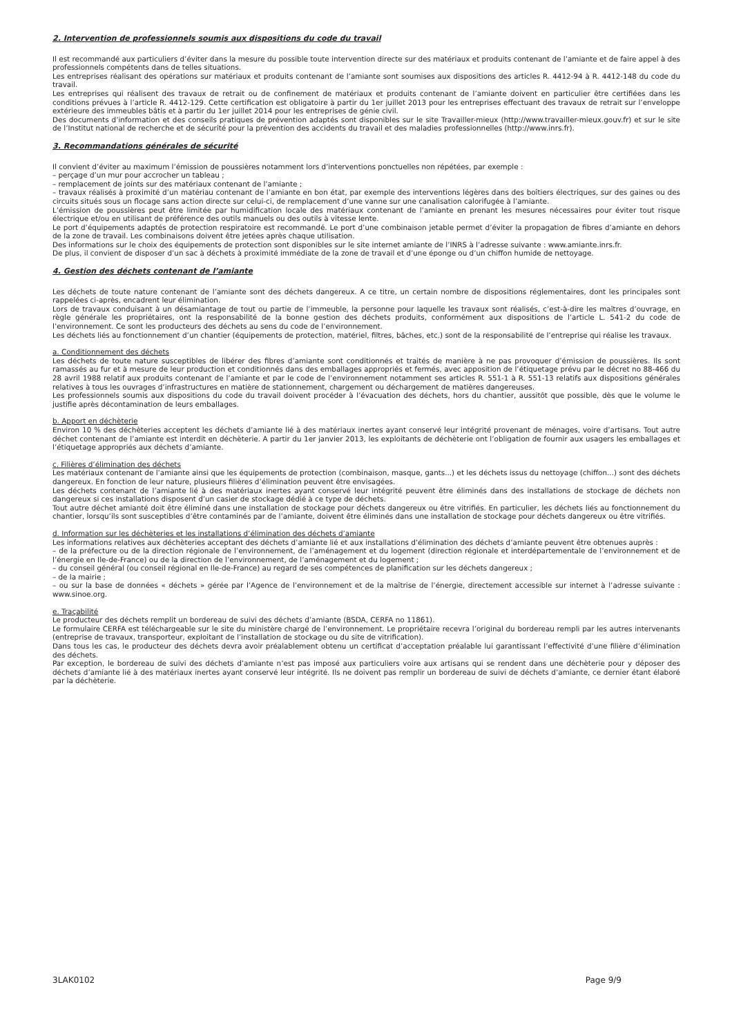2. Intervention de professionnels soumis aux dispositions du code du travail
Il est recommandé aux particuliers d’éviter dans la mesure du possible toute intervention directe sur des matériaux et produits contenant de l’amiante et de faire appel à des professionnels compétents dans de telles situations.
Les entreprises réalisant des opérations sur matériaux et produits contenant de l’amiante sont soumises aux dispositions des articles R. 4412-94 à R. 4412-148 du code du travail.
Les entreprises qui réalisent des travaux de retrait ou de confinement de matériaux et produits contenant de l’amiante doivent en particulier être certifiées dans les conditions prévues à l’article R. 4412-129. Cette certification est obligatoire à partir du 1er juillet 2013 pour les entreprises effectuant des travaux de retrait sur l’enveloppe extérieure des immeubles bâtis et à partir du 1er juillet 2014 pour les entreprises de génie civil.
Des documents d’information et des conseils pratiques de prévention adaptés sont disponibles sur le site Travailler-mieux (http://www.travailler-mieux.gouv.fr) et sur le site de l’Institut national de recherche et de sécurité pour la prévention des accidents du travail et des maladies professionnelles (http://www.inrs.fr).
3. Recommandations générales de sécurité
Il convient d’éviter au maximum l’émission de poussières notamment lors d’interventions ponctuelles non répétées, par exemple :
– perçage d’un mur pour accrocher un tableau ;
– remplacement de joints sur des matériaux contenant de l’amiante ;
– travaux réalisés à proximité d’un matériau contenant de l’amiante en bon état, par exemple des interventions légères dans des boîtiers électriques, sur des gaines ou des circuits situés sous un flocage sans action directe sur celui-ci, de remplacement d’une vanne sur une canalisation calorifugée à l’amiante.
L’émission de poussières peut être limitée par humidification locale des matériaux contenant de l’amiante en prenant les mesures nécessaires pour éviter tout risque électrique et/ou en utilisant de préférence des outils manuels ou des outils à vitesse lente.
Le port d’équipements adaptés de protection respiratoire est recommandé. Le port d’une combinaison jetable permet d’éviter la propagation de fibres d’amiante en dehors de la zone de travail. Les combinaisons doivent être jetées après chaque utilisation.
Des informations sur le choix des équipements de protection sont disponibles sur le site internet amiante de l’INRS à l’adresse suivante : www.amiante.inrs.fr.
De plus, il convient de disposer d’un sac à déchets à proximité immédiate de la zone de travail et d’une éponge ou d’un chiffon humide de nettoyage.
4. Gestion des déchets contenant de l’amiante
Les déchets de toute nature contenant de l’amiante sont des déchets dangereux. A ce titre, un certain nombre de dispositions réglementaires, dont les principales sont rappelées ci-après, encadrent leur élimination.
Lors de travaux conduisant à un désamiantage de tout ou partie de l’immeuble, la personne pour laquelle les travaux sont réalisés, c’est-à-dire les maîtres d’ouvrage, en règle générale les propriétaires, ont la responsabilité de la bonne gestion des déchets produits, conformément aux dispositions de l’article L. 541-2 du code de l’environnement. Ce sont les producteurs des déchets au sens du code de l’environnement.
Les déchets liés au fonctionnement d’un chantier (équipements de protection, matériel, filtres, bâches, etc.) sont de la responsabilité de l’entreprise qui réalise les travaux.
a. Conditionnement des déchets
Les déchets de toute nature susceptibles de libérer des fibres d’amiante sont conditionnés et traités de manière à ne pas provoquer d’émission de poussières. Ils sont ramassés au fur et à mesure de leur production et conditionnés dans des emballages appropriés et fermés, avec apposition de l’étiquetage prévu par le décret no 88-466 du 28 avril 1988 relatif aux produits contenant de l’amiante et par le code de l’environnement notamment ses articles R. 551-1 à R. 551-13 relatifs aux dispositions générales relatives à tous les ouvrages d’infrastructures en matière de stationnement, chargement ou déchargement de matières dangereuses.
Les professionnels soumis aux dispositions du code du travail doivent procéder à l’évacuation des déchets, hors du chantier, aussitôt que possible, dès que le volume le justifie après décontamination de leurs emballages.
b. Apport en déchèterie
Environ 10 % des déchèteries acceptent les déchets d’amiante lié à des matériaux inertes ayant conservé leur intégrité provenant de ménages, voire d’artisans. Tout autre déchet contenant de l’amiante est interdit en déchèterie. A partir du 1er janvier 2013, les exploitants de déchèterie ont l’obligation de fournir aux usagers les emballages et l’étiquetage appropriés aux déchets d’amiante.
c. Filières d’élimination des déchets
Les matériaux contenant de l’amiante ainsi que les équipements de protection (combinaison, masque, gants...) et les déchets issus du nettoyage (chiffon...) sont des déchets dangereux. En fonction de leur nature, plusieurs filières d’élimination peuvent être envisagées.
Les déchets contenant de l’amiante lié à des matériaux inertes ayant conservé leur intégrité peuvent être éliminés dans des installations de stockage de déchets non dangereux si ces installations disposent d’un casier de stockage dédié à ce type de déchets.
Tout autre déchet amianté doit être éliminé dans une installation de stockage pour déchets dangereux ou être vitrifiés. En particulier, les déchets liés au fonctionnement du chantier, lorsqu’ils sont susceptibles d’être contaminés par de l’amiante, doivent être éliminés dans une installation de stockage pour déchets dangereux ou être vitrifiés.
d. Information sur les déchèteries et les installations d’élimination des déchets d’amiante
Les informations relatives aux déchèteries acceptant des déchets d’amiante lié et aux installations d’élimination des déchets d’amiante peuvent être obtenues auprès :
– de la préfecture ou de la direction régionale de l’environnement, de l’aménagement et du logement (direction régionale et interdépartementale de l’environnement et de l’énergie en Ile-de-France) ou de la direction de l’environnement, de l’aménagement et du logement ;
– du conseil général (ou conseil régional en Ile-de-France) au regard de ses compétences de planification sur les déchets dangereux ;
– de la mairie ;
– ou sur la base de données « déchets » gérée par l’Agence de l’environnement et de la maîtrise de l’énergie, directement accessible sur internet à l’adresse suivante : www.sinoe.org.
e. Traçabilité
Le producteur des déchets remplit un bordereau de suivi des déchets d’amiante (BSDA, CERFA no 11861).
Le formulaire CERFA est téléchargeable sur le site du ministère chargé de l’environnement. Le propriétaire recevra l’original du bordereau rempli par les autres intervenants (entreprise de travaux, transporteur, exploitant de l’installation de stockage ou du site de vitrification).
Dans tous les cas, le producteur des déchets devra avoir préalablement obtenu un certificat d’acceptation préalable lui garantissant l’effectivité d’une filière d’élimination des déchets.
Par exception, le bordereau de suivi des déchets d’amiante n’est pas imposé aux particuliers voire aux artisans qui se rendent dans une déchèterie pour y déposer des déchets d’amiante lié à des matériaux inertes ayant conservé leur intégrité. Ils ne doivent pas remplir un bordereau de suivi de déchets d’amiante, ce dernier étant élaboré par la déchèterie.
3LAK0102 Page 9/9